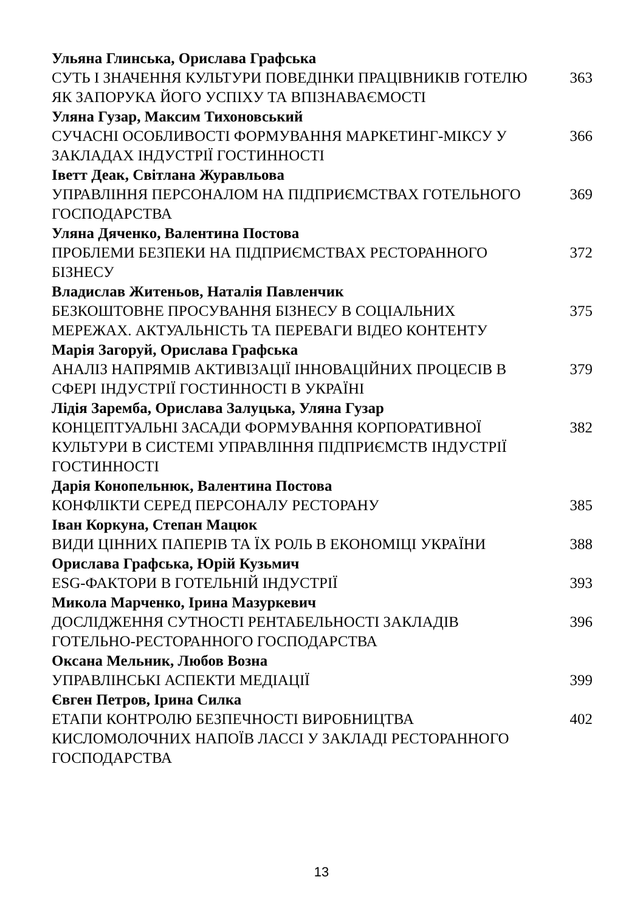| Ульяна Глинська, Орислава Графська | |
| СУТЬ І ЗНАЧЕННЯ КУЛЬТУРИ ПОВЕДІНКИ ПРАЦІВНИКІВ ГОТЕЛЮ ЯК ЗАПОРУКА ЙОГО УСПІХУ ТА ВПІЗНАВАЄМОСТІ | 363 |
| Уляна Гузар, Максим Тихоновський | |
| СУЧАСНІ ОСОБЛИВОСТІ ФОРМУВАННЯ МАРКЕТИНГ-МІКСУ У ЗАКЛАДАХ ІНДУСТРІЇ ГОСТИННОСТІ | 366 |
| Іветт Деак, Світлана Журавльова | |
| УПРАВЛІННЯ ПЕРСОНАЛОМ НА ПІДПРИЄМСТВАХ ГОТЕЛЬНОГО ГОСПОДАРСТВА | 369 |
| Уляна Дяченко, Валентина Постова | |
| ПРОБЛЕМИ БЕЗПЕКИ НА ПІДПРИЄМСТВАХ РЕСТОРАННОГО БІЗНЕСУ | 372 |
| Владислав Житеньов, Наталія Павленчик | |
| БЕЗКОШТОВНЕ ПРОСУВАННЯ БІЗНЕСУ В СОЦІАЛЬНИХ МЕРЕЖАХ. АКТУАЛЬНІСТЬ ТА ПЕРЕВАГИ ВІДЕО КОНТЕНТУ | 375 |
| Марія Загоруй, Орислава Графська | |
| АНАЛІЗ НАПРЯМІВ АКТИВІЗАЦІЇ ІННОВАЦІЙНИХ ПРОЦЕСІВ В СФЕРІ ІНДУСТРІЇ ГОСТИННОСТІ В УКРАЇНІ | 379 |
| Лідія Заремба, Орислава Залуцька, Уляна Гузар | |
| КОНЦЕПТУАЛЬНІ ЗАСАДИ ФОРМУВАННЯ КОРПОРАТИВНОЇ КУЛЬТУРИ В СИСТЕМІ УПРАВЛІННЯ ПІДПРИЄМСТВ ІНДУСТРІЇ ГОСТИННОСТІ | 382 |
| Дарія Конопельнюк, Валентина Постова | |
| КОНФЛІКТИ СЕРЕД ПЕРСОНАЛУ РЕСТОРАНУ | 385 |
| Іван Коркуна, Степан Мацюк | |
| ВИДИ ЦІННИХ ПАПЕРІВ ТА ЇХ РОЛЬ В ЕКОНОМІЦІ УКРАЇНИ | 388 |
| Орислава Графська, Юрій Кузьмич | |
| ESG-ФАКТОРИ В ГОТЕЛЬНІЙ ІНДУСТРІЇ | 393 |
| Микола Марченко, Ірина Мазуркевич | |
| ДОСЛІДЖЕННЯ СУТНОСТІ РЕНТАБЕЛЬНОСТІ ЗАКЛАДІВ ГОТЕЛЬНО-РЕСТОРАННОГО ГОСПОДАРСТВА | 396 |
| Оксана Мельник, Любов Возна | |
| УПРАВЛІНСЬКІ АСПЕКТИ МЕДІАЦІЇ | 399 |
| Євген Петров, Ірина Силка | |
| ЕТАПИ КОНТРОЛЮ БЕЗПЕЧНОСТІ ВИРОБНИЦТВА КИСЛОМОЛОЧНИХ НАПОЇВ ЛАССІ У ЗАКЛАДІ РЕСТОРАННОГО ГОСПОДАРСТВА | 402 |
13